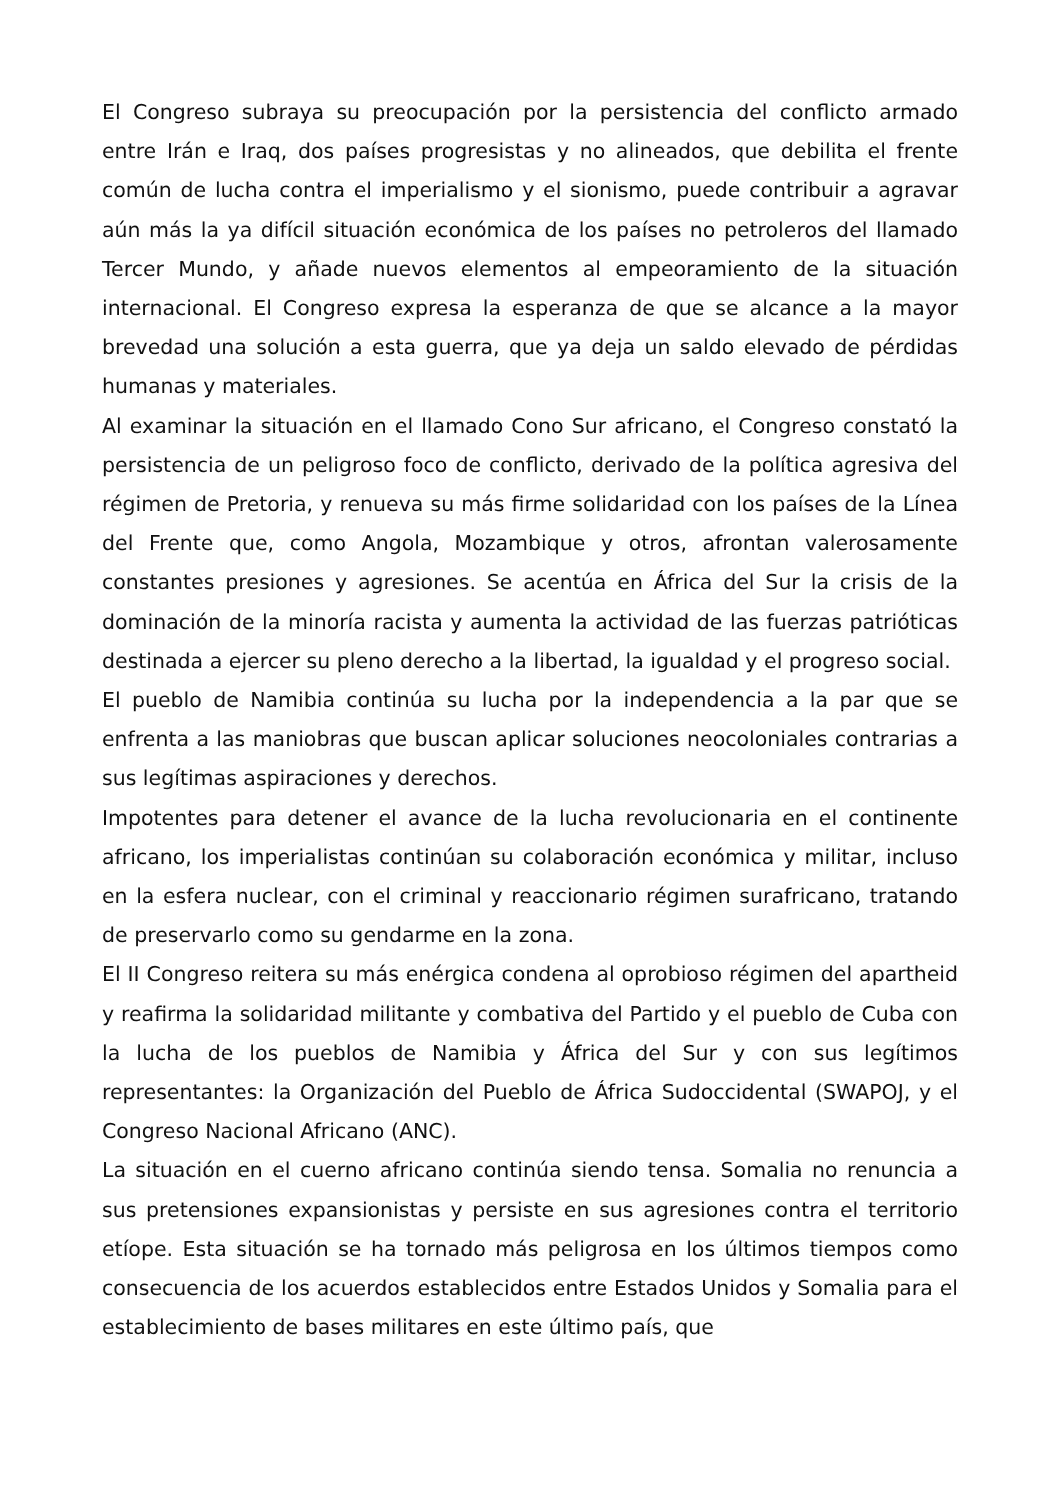El Congreso subraya su preocupación por la persistencia del conflicto armado entre Irán e Iraq, dos países progresistas y no alineados, que debilita el frente común de lucha contra el imperialismo y el sionismo, puede contribuir a agravar aún más la ya difícil situación económica de los países no petroleros del llamado Tercer Mundo, y añade nuevos elementos al empeoramiento de la situación internacional. El Congreso expresa la esperanza de que se alcance a la mayor brevedad una solución a esta guerra, que ya deja un saldo elevado de pérdidas humanas y materiales.
Al examinar la situación en el llamado Cono Sur africano, el Congreso constató la persistencia de un peligroso foco de conflicto, derivado de la política agresiva del régimen de Pretoria, y renueva su más firme solidaridad con los países de la Línea del Frente que, como Angola, Mozambique y otros, afrontan valerosamente constantes presiones y agresiones. Se acentúa en África del Sur la crisis de la dominación de la minoría racista y aumenta la actividad de las fuerzas patrióticas destinada a ejercer su pleno derecho a la libertad, la igualdad y el progreso social.
El pueblo de Namibia continúa su lucha por la independencia a la par que se enfrenta a las maniobras que buscan aplicar soluciones neocoloniales contrarias a sus legítimas aspiraciones y derechos.
Impotentes para detener el avance de la lucha revolucionaria en el continente africano, los imperialistas continúan su colaboración económica y militar, incluso en la esfera nuclear, con el criminal y reaccionario régimen surafricano, tratando de preservarlo como su gendarme en la zona.
El II Congreso reitera su más enérgica condena al oprobioso régimen del apartheid y reafirma la solidaridad militante y combativa del Partido y el pueblo de Cuba con la lucha de los pueblos de Namibia y África del Sur y con sus legítimos representantes: la Organización del Pueblo de África Sudoccidental (SWAPOJ, y el Congreso Nacional Africano (ANC).
La situación en el cuerno africano continúa siendo tensa. Somalia no renuncia a sus pretensiones expansionistas y persiste en sus agresiones contra el territorio etíope. Esta situación se ha tornado más peligrosa en los últimos tiempos como consecuencia de los acuerdos establecidos entre Estados Unidos y Somalia para el establecimiento de bases militares en este último país, que